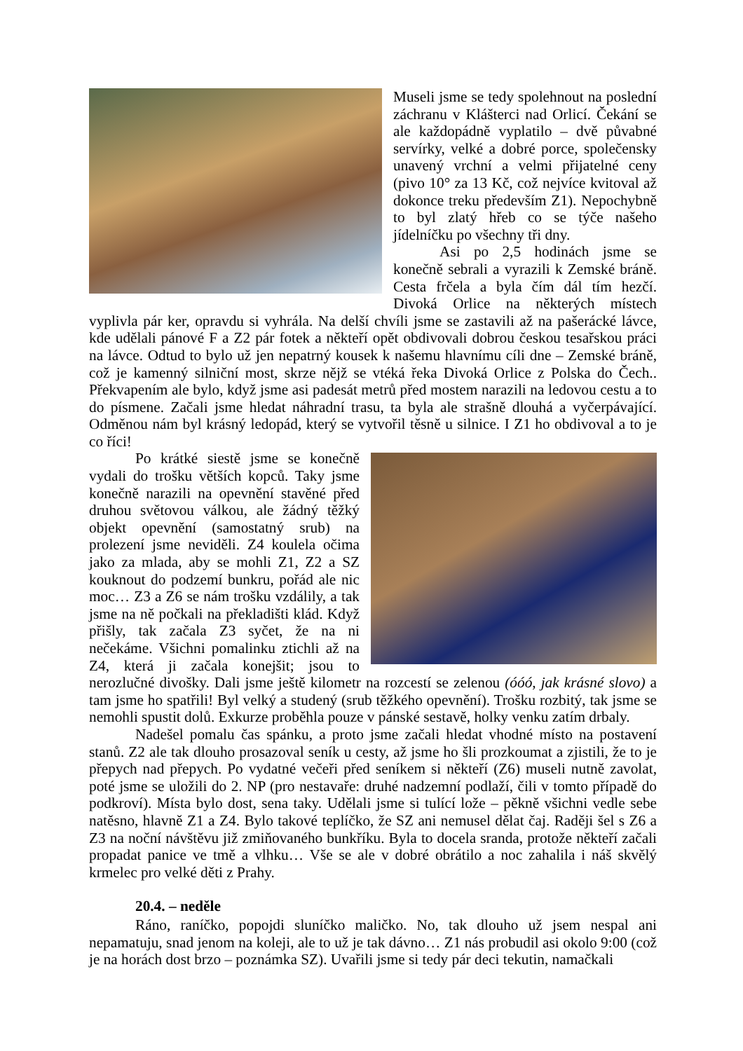Museli jsme se tedy spolehnout na poslední záchranu v Klášterci nad Orlicí. Čekání se ale každopádně vyplatilo – dvě půvabné servírky, velké a dobré porce, společensky unavený vrchní a velmi přijatelné ceny (pivo 10° za 13 Kč, což nejvíce kvitoval až dokonce treku především Z1). Nepochybně to byl zlatý hřeb co se týče našeho jídelníčku po všechny tři dny.
Asi po 2,5 hodinách jsme se konečně sebrali a vyrazili k Zemské bráně. Cesta frčela a byla čím dál tím hezčí. Divoká Orlice na některých místech vyplivla pár ker, opravdu si vyhrála. Na delší chvíli jsme se zastavili až na pašerácké lávce, kde udělali pánové F a Z2 pár fotek a někteří opět obdivovali dobrou českou tesařskou práci na lávce. Odtud to bylo už jen nepatrný kousek k našemu hlavnímu cíli dne – Zemské bráně, což je kamenný silniční most, skrze nějž se vtéká řeka Divoká Orlice z Polska do Čech.. Překvapením ale bylo, když jsme asi padesát metrů před mostem narazili na ledovou cestu a to do písmene. Začali jsme hledat náhradní trasu, ta byla ale strašně dlouhá a vyčerpávající. Odměnou nám byl krásný ledopád, který se vytvořil těsně u silnice. I Z1 ho obdivoval a to je co říci!
Po krátké siestě jsme se konečně vydali do trošku větších kopců. Taky jsme konečně narazili na opevnění stavěné před druhou světovou válkou, ale žádný těžký objekt opevnění (samostatný srub) na prolezení jsme neviděli. Z4 koulela očima jako za mlada, aby se mohli Z1, Z2 a SZ kouknout do podzemí bunkru, pořád ale nic moc… Z3 a Z6 se nám trošku vzdálily, a tak jsme na ně počkali na překladišti klád. Když přišly, tak začala Z3 syčet, že na ni nečekáme. Všichni pomalinku ztichli až na Z4, která ji začala konejšit; jsou to nerozlučné divošky. Dali jsme ještě kilometr na rozcestí se zelenou (óóó, jak krásné slovo) a tam jsme ho spatřili! Byl velký a studený (srub těžkého opevnění). Trošku rozbitý, tak jsme se nemohli spustit dolů. Exkurze proběhla pouze v pánské sestavě, holky venku zatím drbaly.
Nadešel pomalu čas spánku, a proto jsme začali hledat vhodné místo na postavení stanů. Z2 ale tak dlouho prosazoval seník u cesty, až jsme ho šli prozkoumat a zjistili, že to je přepych nad přepych. Po vydatné večeři před seníkem si někteří (Z6) museli nutně zavolat, poté jsme se uložili do 2. NP (pro nestavaře: druhé nadzemní podlaží, čili v tomto případě do podkroví). Místa bylo dost, sena taky. Udělali jsme si tulící lože – pěkně všichni vedle sebe natěsno, hlavně Z1 a Z4. Bylo takové teplíčko, že SZ ani nemusel dělat čaj. Raději šel s Z6 a Z3 na noční návštěvu již zmiňovaného bunkříku. Byla to docela sranda, protože někteří začali propadat panice ve tmě a vlhku… Vše se ale v dobré obrátilo a noc zahalila i náš skvělý krmelec pro velké děti z Prahy.
20.4. – neděle
Ráno, raníčko, popojdi sluníčko maličko. No, tak dlouho už jsem nespal ani nepamatuju, snad jenom na koleji, ale to už je tak dávno… Z1 nás probudil asi okolo 9:00 (což je na horách dost brzo – poznámka SZ). Uvařili jsme si tedy pár deci tekutin, namačkali